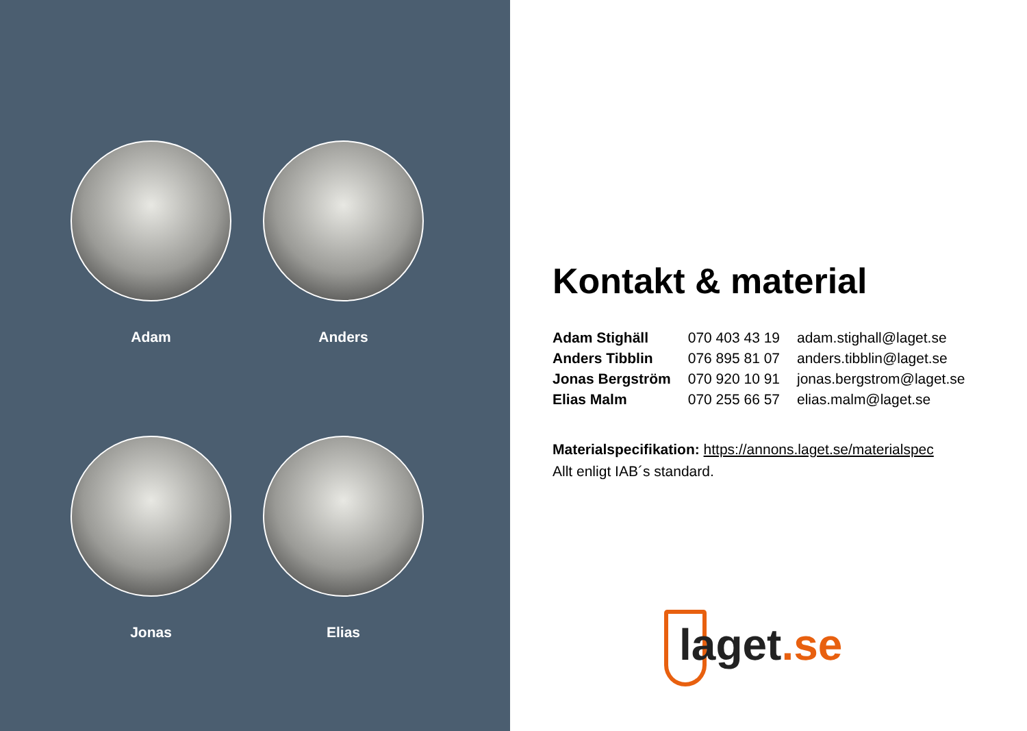Adam
Anders
Jonas
Elias
Kontakt & material
| Adam Stighäll | 070 403 43 19 | adam.stighall@laget.se |
| Anders Tibblin | 076 895 81 07 | anders.tibblin@laget.se |
| Jonas Bergström | 070 920 10 91 | jonas.bergstrom@laget.se |
| Elias Malm | 070 255 66 57 | elias.malm@laget.se |
Materialspecifikation: https://annons.laget.se/materialspec
Allt enligt IAB´s standard.
laget.se